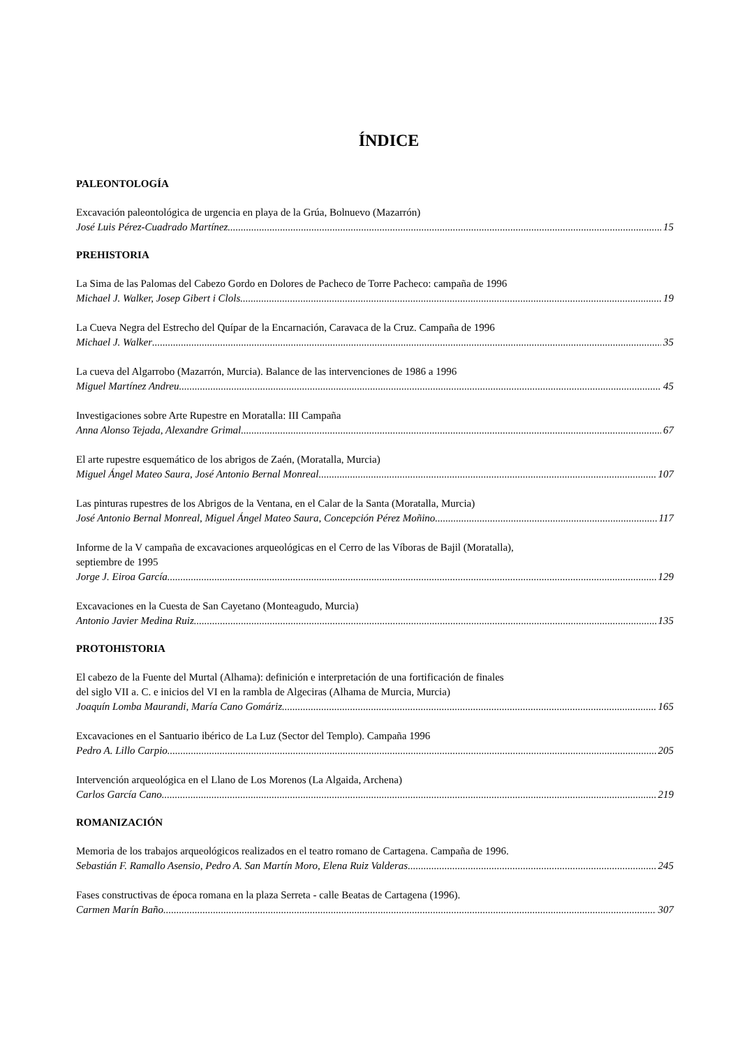ÍNDICE
PALEONTOLOGÍA
Excavación paleontológica de urgencia en playa de la Grúa, Bolnuevo (Mazarrón)
José Luis Pérez-Cuadrado Martínez 15
PREHISTORIA
La Sima de las Palomas del Cabezo Gordo en Dolores de Pacheco de Torre Pacheco: campaña de 1996
Michael J. Walker, Josep Gibert i Clols 19
La Cueva Negra del Estrecho del Quípar de la Encarnación, Caravaca de la Cruz. Campaña de 1996
Michael J. Walker 35
La cueva del Algarrobo (Mazarrón, Murcia). Balance de las intervenciones de 1986 a 1996
Miguel Martínez Andreu 45
Investigaciones sobre Arte Rupestre en Moratalla: III Campaña
Anna Alonso Tejada, Alexandre Grimal 67
El arte rupestre esquemático de los abrigos de Zaén, (Moratalla, Murcia)
Miguel Ángel Mateo Saura, José Antonio Bernal Monreal 107
Las pinturas rupestres de los Abrigos de la Ventana, en el Calar de la Santa (Moratalla, Murcia)
José Antonio Bernal Monreal, Miguel Ángel Mateo Saura, Concepción Pérez Moñino 117
Informe de la V campaña de excavaciones arqueológicas en el Cerro de las Víboras de Bajil (Moratalla),
septiembre de 1995
Jorge J. Eiroa García 129
Excavaciones en la Cuesta de San Cayetano (Monteagudo, Murcia)
Antonio Javier Medina Ruiz 135
PROTOHISTORIA
El cabezo de la Fuente del Murtal (Alhama): definición e interpretación de una fortificación de finales
del siglo VII a. C. e inicios del VI en la rambla de Algeciras (Alhama de Murcia, Murcia)
Joaquín Lomba Maurandi, María Cano Gomáriz 165
Excavaciones en el Santuario ibérico de La Luz (Sector del Templo). Campaña 1996
Pedro A. Lillo Carpio 205
Intervención arqueológica en el Llano de Los Morenos (La Algaida, Archena)
Carlos García Cano 219
ROMANIZACIÓN
Memoria de los trabajos arqueológicos realizados en el teatro romano de Cartagena. Campaña de 1996.
Sebastián F. Ramallo Asensio, Pedro A. San Martín Moro, Elena Ruiz Valderas 245
Fases constructivas de época romana en la plaza Serreta - calle Beatas de Cartagena (1996).
Carmen Marín Baño 307